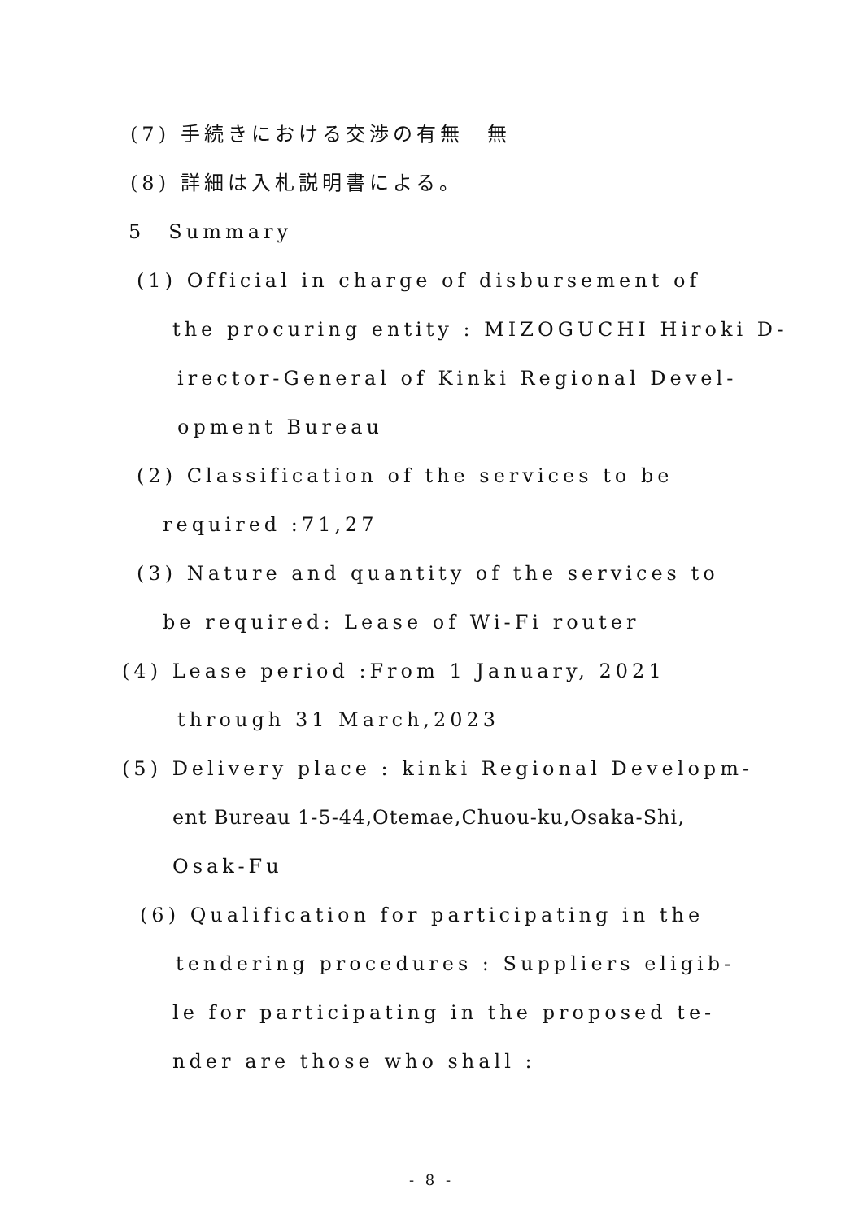(7) 手続きにおける交渉の有無　無
(8) 詳細は入札説明書による。
5　Summary
(1) Official in charge of disbursement of
the procuring entity : MIZOGUCHI Hiroki D-
irector-General of Kinki Regional Devel-
opment Bureau
(2) Classification of the services to be
required :71,27
(3) Nature and quantity of the services to
be required: Lease of Wi-Fi router
(4) Lease period :From 1 January, 2021
through 31 March,2023
(5) Delivery place : kinki Regional Developm-
ent Bureau 1-5-44,Otemae,Chuou-ku,Osaka-Shi,
Osak-Fu
(6) Qualification for participating in the
tendering procedures : Suppliers eligib-
le for participating in the proposed te-
nder are those who shall :
- 8 -